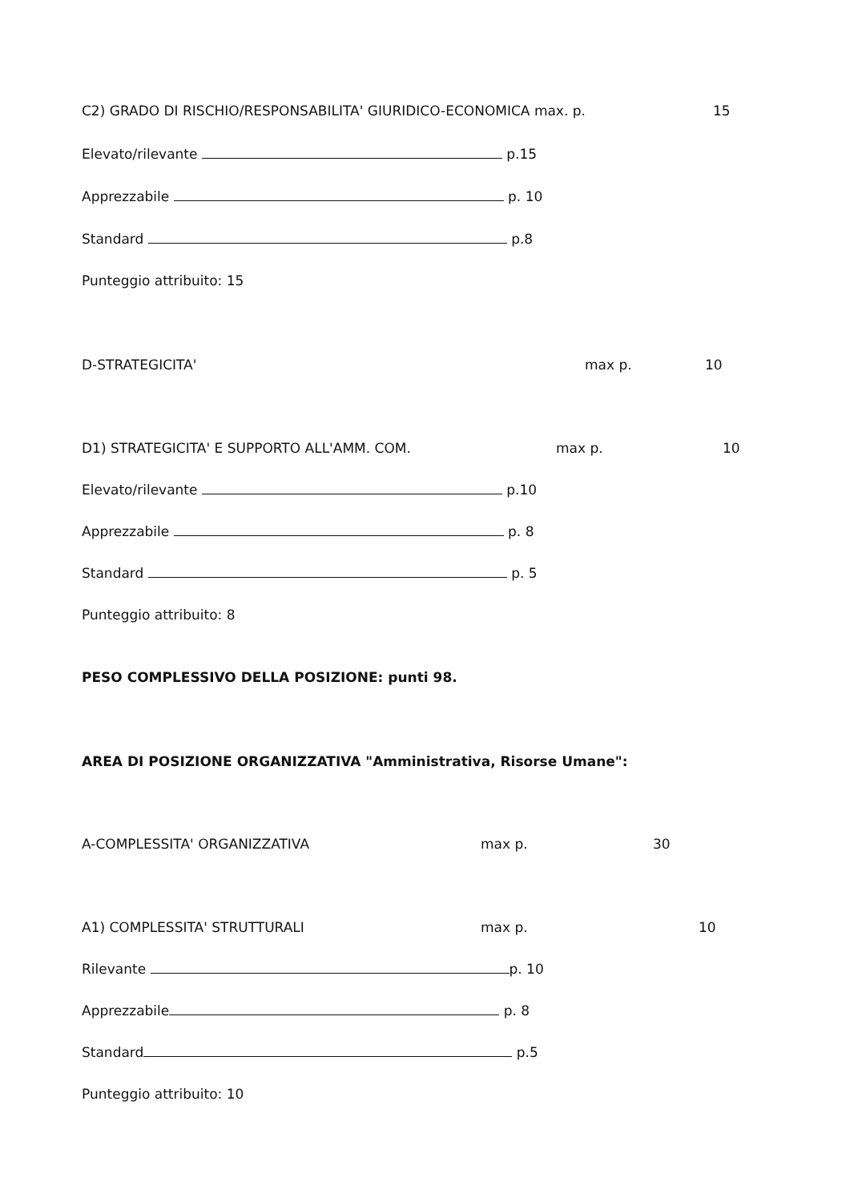C2) GRADO DI RISCHIO/RESPONSABILITA' GIURIDICO-ECONOMICA max. p. 15
Elevato/rilevante p.15
Apprezzabile p. 10
Standard p.8
Punteggio attribuito: 15
D-STRATEGICITA' max p. 10
D1) STRATEGICITA' E SUPPORTO ALL'AMM. COM. max p. 10
Elevato/rilevante p.10
Apprezzabile p. 8
Standard p. 5
Punteggio attribuito: 8
PESO COMPLESSIVO DELLA POSIZIONE: punti 98.
AREA DI POSIZIONE ORGANIZZATIVA "Amministrativa, Risorse Umane":
A-COMPLESSITA' ORGANIZZATIVA max p. 30
A1) COMPLESSITA' STRUTTURALI max p. 10
Rilevante p. 10
Apprezzabile p. 8
Standard p.5
Punteggio attribuito: 10